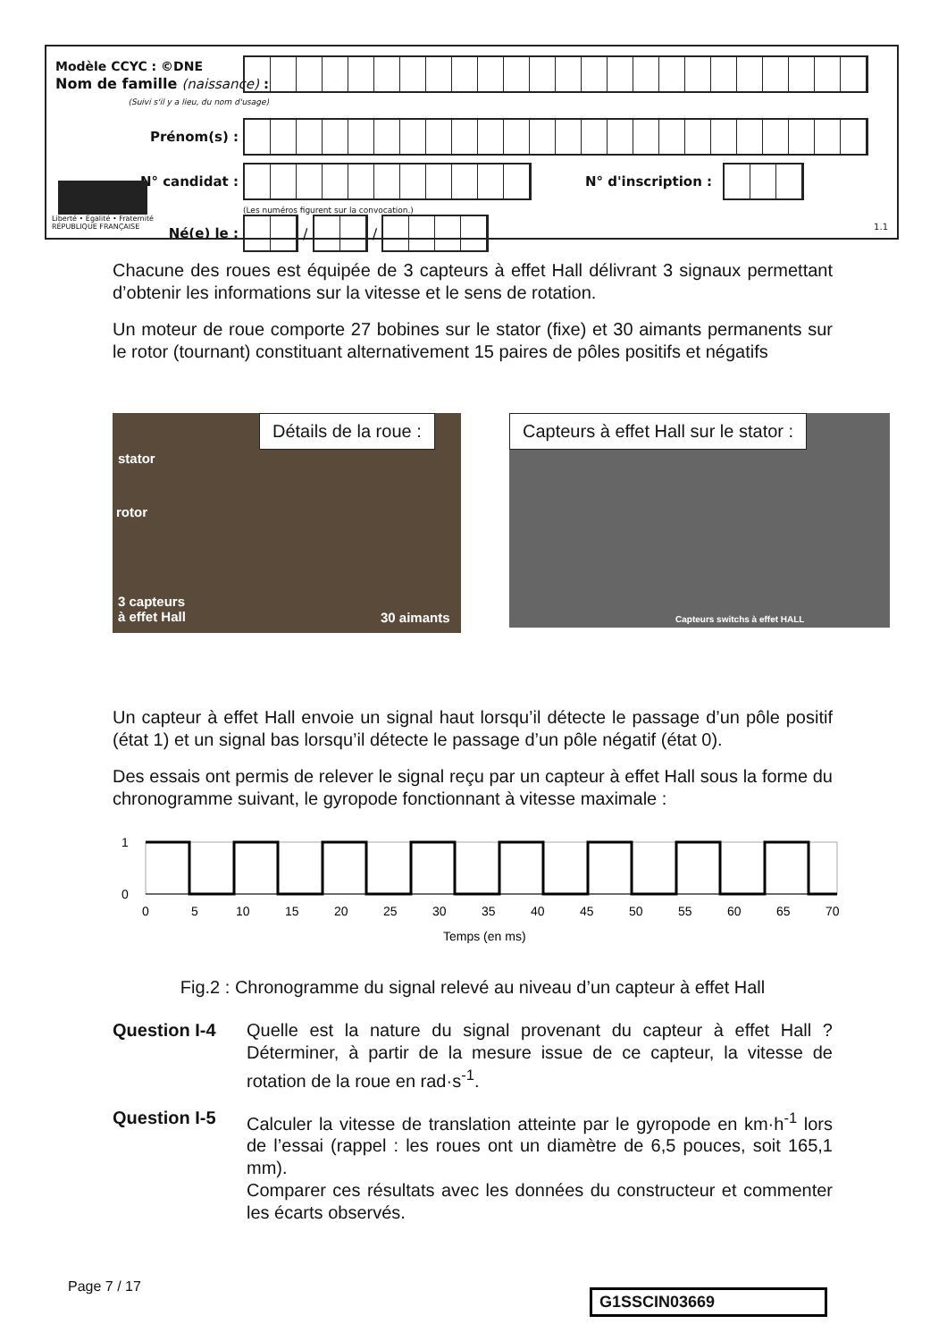Modèle CCYC : ©DNE
Nom de famille (naissance) :
(Suivi s'il y a lieu, du nom d'usage)
Prénom(s) :
N° candidat :
N° d'inscription :
(Les numéros figurent sur la convocation.)
Liberté • Égalité • Fraternité
RÉPUBLIQUE FRANÇAISE
Né(e) le :
/
/
1.1
Chacune des roues est équipée de 3 capteurs à effet Hall délivrant 3 signaux permettant d’obtenir les informations sur la vitesse et le sens de rotation.
Un moteur de roue comporte 27 bobines sur le stator (fixe) et 30 aimants permanents sur le rotor (tournant) constituant alternativement 15 paires de pôles positifs et négatifs
Détails de la roue :
stator
rotor
3 capteurs
à effet Hall
30 aimants
Capteurs à effet Hall sur le stator :
Capteurs switchs à effet HALL
Un capteur à effet Hall envoie un signal haut lorsqu’il détecte le passage d’un pôle positif (état 1) et un signal bas lorsqu’il détecte le passage d’un pôle négatif (état 0).
Des essais ont permis de relever le signal reçu par un capteur à effet Hall sous la forme du chronogramme suivant, le gyropode fonctionnant à vitesse maximale :
1
0
0
5
10
15
20
25
30
35
40
45
50
55
60
65
70
Temps (en ms)
Fig.2 : Chronogramme du signal relevé au niveau d’un capteur à effet Hall
Question I-4 Quelle est la nature du signal provenant du capteur à effet Hall ? Déterminer, à partir de la mesure issue de ce capteur, la vitesse de rotation de la roue en rad·s<sup>-1</sup>.
Question I-5 Calculer la vitesse de translation atteinte par le gyropode en km·h<sup>-1</sup> lors de l’essai (rappel : les roues ont un diamètre de 6,5 pouces, soit 165,1 mm).
Comparer ces résultats avec les données du constructeur et commenter les écarts observés.
Page 7 / 17
G1SSCIN03669